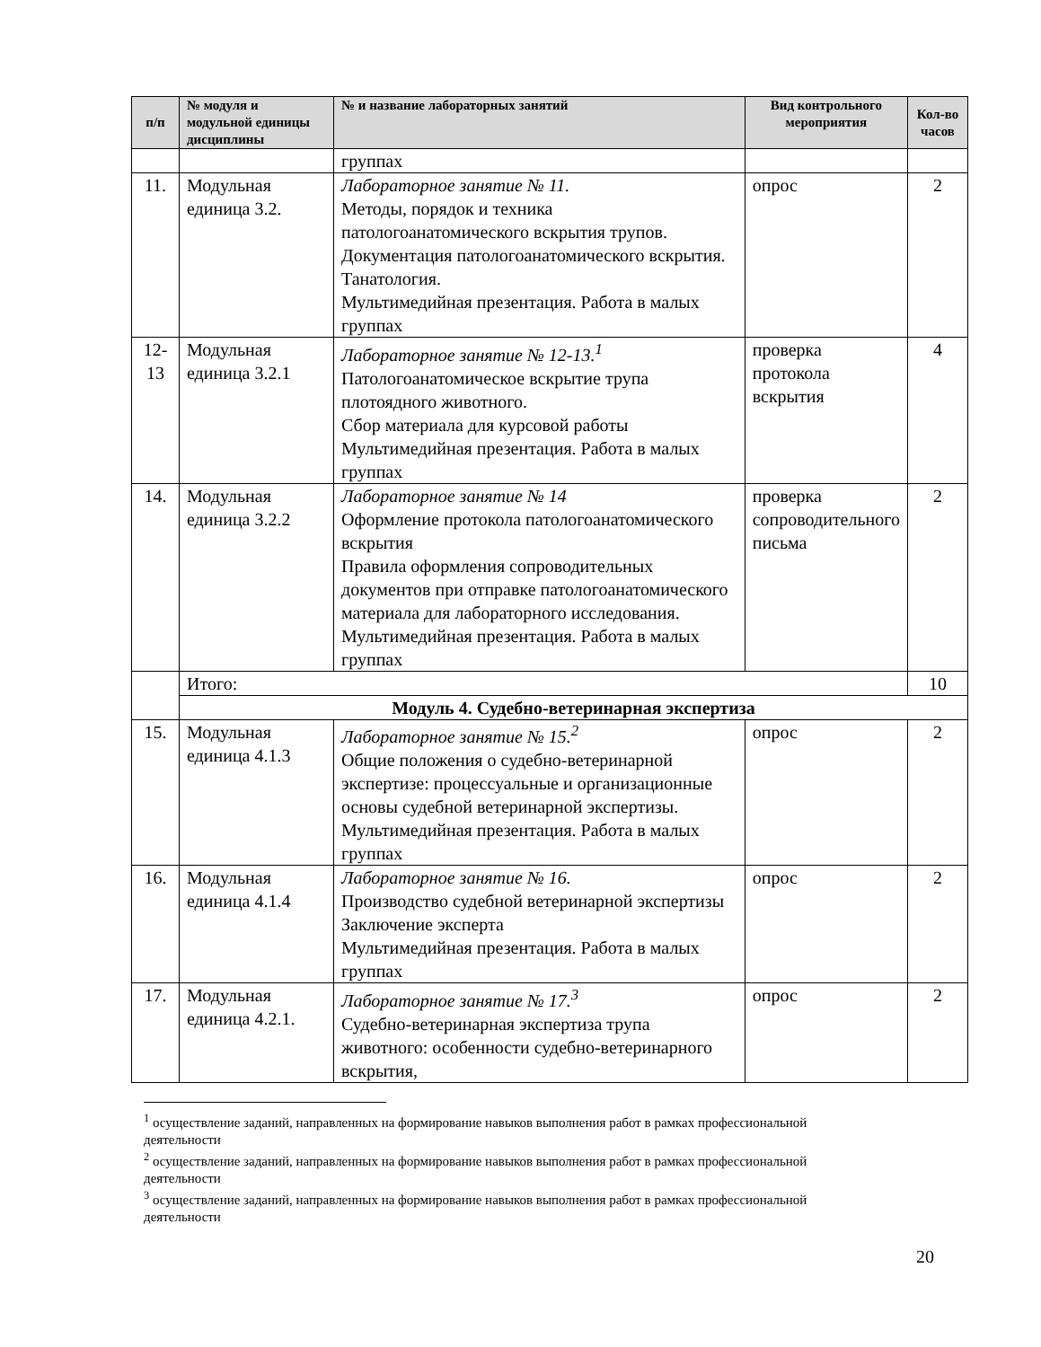| п/п | № модуля и модульной единицы дисциплины | № и название лабораторных занятий | Вид контрольного мероприятия | Кол-во часов |
| --- | --- | --- | --- | --- |
| | | группах | | |
| 11. | Модульная единица 3.2. | Лабораторное занятие № 11. Методы, порядок и техника патологоанатомического вскрытия трупов. Документация патологоанатомического вскрытия. Танатология. Мультимедийная презентация. Работа в малых группах | опрос | 2 |
| 12-13 | Модульная единица 3.2.1 | Лабораторное занятие № 12-13.<sup>1</sup> Патологоанатомическое вскрытие трупа плотоядного животного. Сбор материала для курсовой работы Мультимедийная презентация. Работа в малых группах | проверка протокола вскрытия | 4 |
| 14. | Модульная единица 3.2.2 | Лабораторное занятие № 14 Оформление протокола патологоанатомического вскрытия Правила оформления сопроводительных документов при отправке патологоанатомического материала для лабораторного исследования. Мультимедийная презентация. Работа в малых группах | проверка сопроводительного письма | 2 |
| | Итого: | | | 10 |
| | Модуль 4. Судебно-ветеринарная экспертиза | | | |
| 15. | Модульная единица 4.1.3 | Лабораторное занятие № 15.<sup>2</sup> Общие положения о судебно-ветеринарной экспертизе: процессуальные и организационные основы судебной ветеринарной экспертизы. Мультимедийная презентация. Работа в малых группах | опрос | 2 |
| 16. | Модульная единица 4.1.4 | Лабораторное занятие № 16. Производство судебной ветеринарной экспертизы Заключение эксперта Мультимедийная презентация. Работа в малых группах | опрос | 2 |
| 17. | Модульная единица 4.2.1. | Лабораторное занятие № 17.<sup>3</sup> Судебно-ветеринарная экспертиза трупа животного: особенности судебно-ветеринарного вскрытия, | опрос | 2 |
<sup>1</sup> осуществление заданий, направленных на формирование навыков выполнения работ в рамках профессиональной деятельности
<sup>2</sup> осуществление заданий, направленных на формирование навыков выполнения работ в рамках профессиональной деятельности
<sup>3</sup> осуществление заданий, направленных на формирование навыков выполнения работ в рамках профессиональной деятельности
20